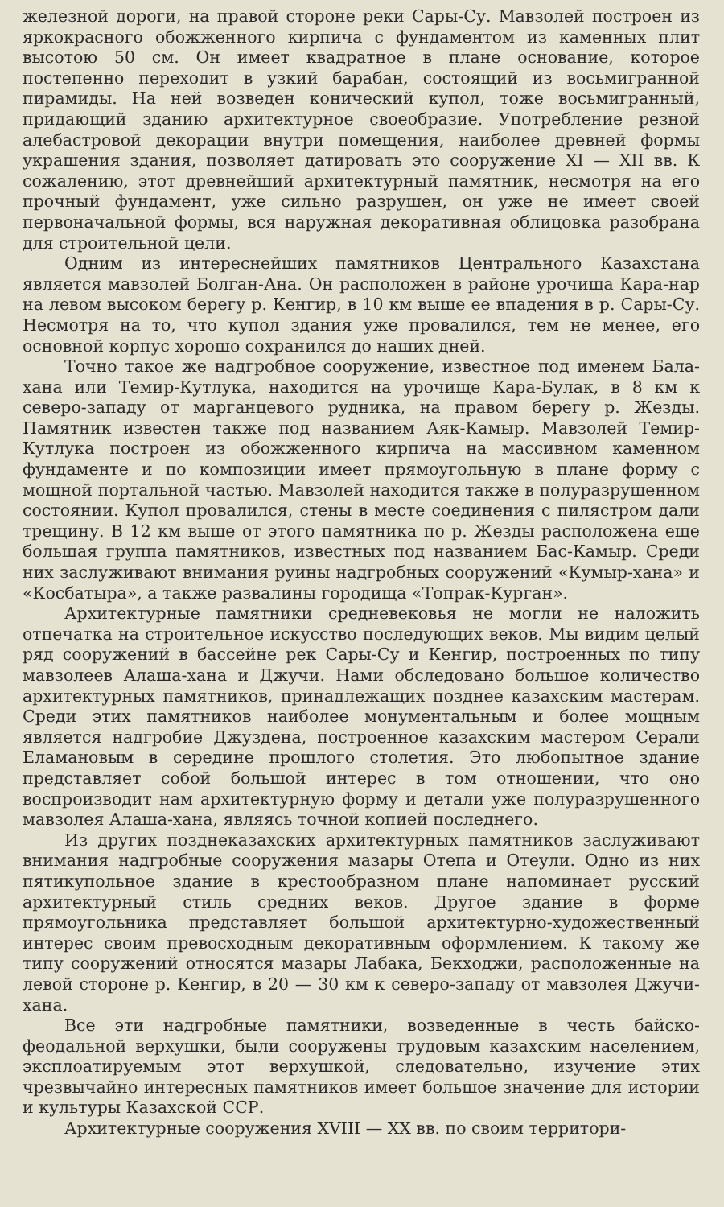железной дороги, на правой стороне реки Сары-Су. Мавзолей построен из яркокрасного обожженного кирпича с фундаментом из каменных плит высотою 50 см. Он имеет квадратное в плане основание, которое постепенно переходит в узкий барабан, состоящий из восьмигранной пирамиды. На ней возведен конический купол, тоже восьмигранный, придающий зданию архитектурное своеобразие. Употребление резной алебастровой декорации внутри помещения, наиболее древней формы украшения здания, позволяет датировать это сооружение XI — XII вв. К сожалению, этот древнейший архитектурный памятник, несмотря на его прочный фундамент, уже сильно разрушен, он уже не имеет своей первоначальной формы, вся наружная декоративная облицовка разобрана для строительной цели.
Одним из интереснейших памятников Центрального Казахстана является мавзолей Болган-Ана. Он расположен в районе урочища Кара-нар на левом высоком берегу р. Кенгир, в 10 км выше ее впадения в р. Сары-Су. Несмотря на то, что купол здания уже провалился, тем не менее, его основной корпус хорошо сохранился до наших дней.
Точно такое же надгробное сооружение, известное под именем Бала-хана или Темир-Кутлука, находится на урочище Кара-Булак, в 8 км к северо-западу от марганцевого рудника, на правом берегу р. Жезды. Памятник известен также под названием Аяк-Камыр. Мавзолей Темир-Кутлука построен из обожженного кирпича на массивном каменном фундаменте и по композиции имеет прямоугольную в плане форму с мощной портальной частью. Мавзолей находится также в полуразрушенном состоянии. Купол провалился, стены в месте соединения с пилястром дали трещину. В 12 км выше от этого памятника по р. Жезды расположена еще большая группа памятников, известных под названием Бас-Камыр. Среди них заслуживают внимания руины надгробных сооружений «Кумыр-хана» и «Косбатыра», а также развалины городища «Топрак-Курган».
Архитектурные памятники средневековья не могли не наложить отпечатка на строительное искусство последующих веков. Мы видим целый ряд сооружений в бассейне рек Сары-Су и Кенгир, построенных по типу мавзолеев Алаша-хана и Джучи. Нами обследовано большое количество архитектурных памятников, принадлежащих позднее казахским мастерам. Среди этих памятников наиболее монументальным и более мощным является надгробие Джуздена, построенное казахским мастером Серали Еламановым в середине прошлого столетия. Это любопытное здание представляет собой большой интерес в том отношении, что оно воспроизводит нам архитектурную форму и детали уже полуразрушенного мавзолея Алаша-хана, являясь точной копией последнего.
Из других позднеказахских архитектурных памятников заслуживают внимания надгробные сооружения мазары Отепа и Отеули. Одно из них пятикупольное здание в крестообразном плане напоминает русский архитектурный стиль средних веков. Другое здание в форме прямоугольника представляет большой архитектурно-художественный интерес своим превосходным декоративным оформлением. К такому же типу сооружений относятся мазары Лабака, Бекходжи, расположенные на левой стороне р. Кенгир, в 20 — 30 км к северо-западу от мавзолея Джучи-хана.
Все эти надгробные памятники, возведенные в честь байско-феодальной верхушки, были сооружены трудовым казахским населением, эксплоатируемым этот верхушкой, следовательно, изучение этих чрезвычайно интересных памятников имеет большое значение для истории и культуры Казахской ССР.
Архитектурные сооружения XVIII — XX вв. по своим территори-